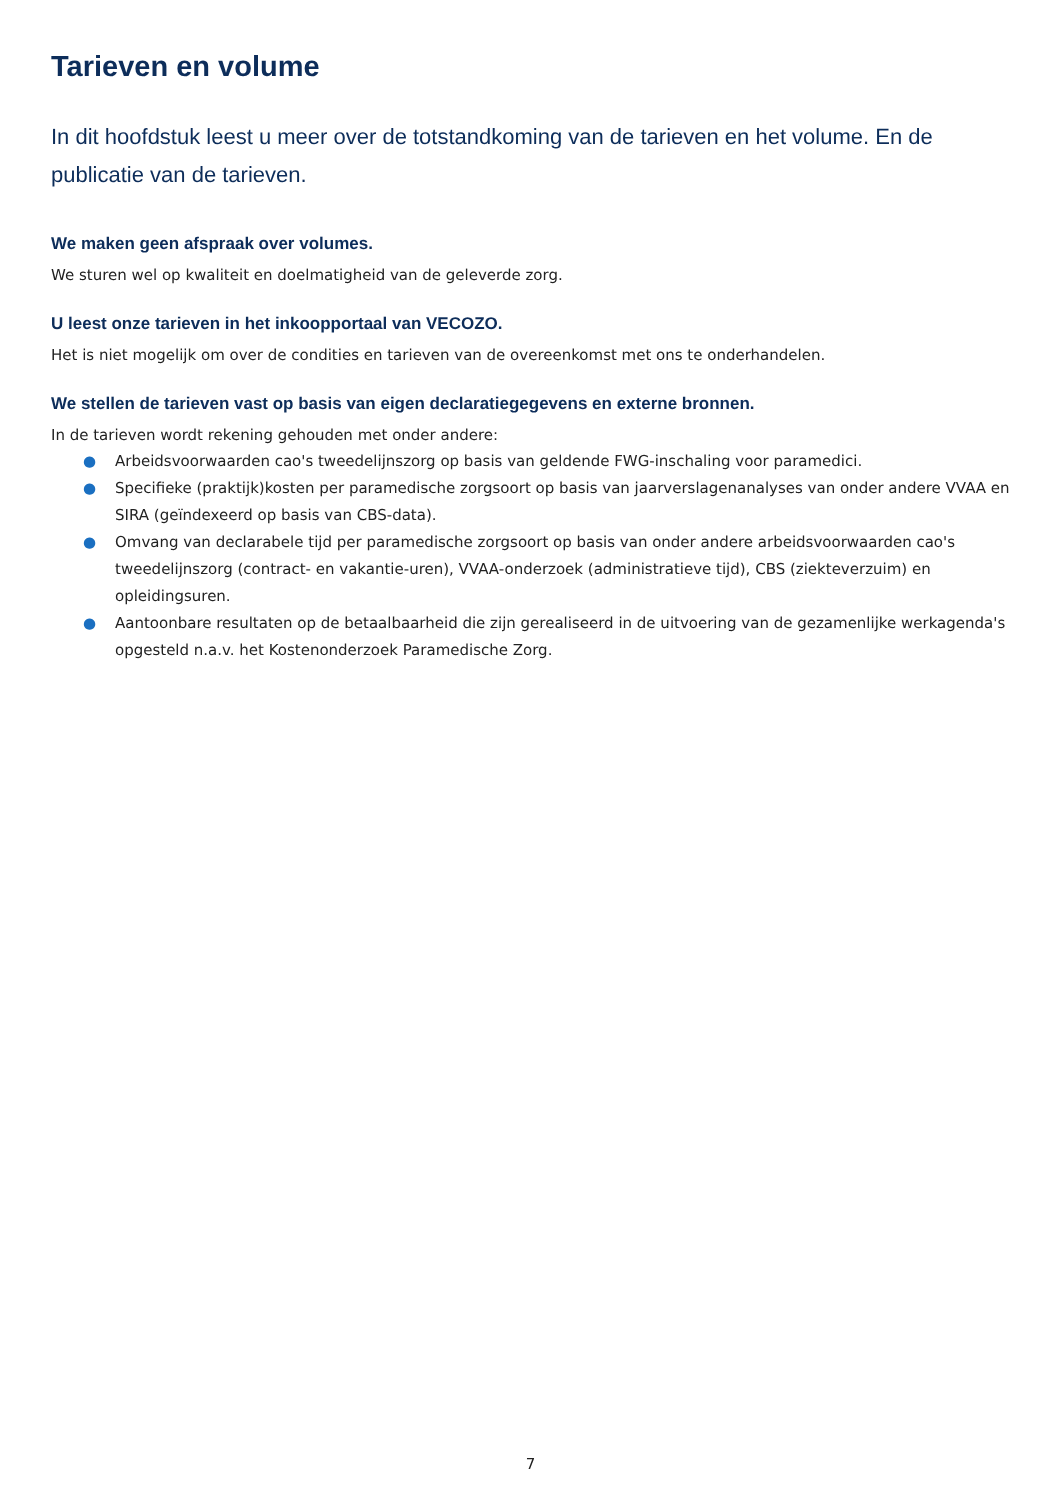Tarieven en volume
In dit hoofdstuk leest u meer over de totstandkoming van de tarieven en het volume. En de publicatie van de tarieven.
We maken geen afspraak over volumes.
We sturen wel op kwaliteit en doelmatigheid van de geleverde zorg.
U leest onze tarieven in het inkoopportaal van VECOZO.
Het is niet mogelijk om over de condities en tarieven van de overeenkomst met ons te onderhandelen.
We stellen de tarieven vast op basis van eigen declaratiegegevens en externe bronnen.
In de tarieven wordt rekening gehouden met onder andere:
● Arbeidsvoorwaarden cao's tweedelijnszorg op basis van geldende FWG-inschaling voor paramedici.
● Specifieke (praktijk)kosten per paramedische zorgsoort op basis van jaarverslagenanalyses van onder andere VVAA en SIRA (geïndexeerd op basis van CBS-data).
● Omvang van declarabele tijd per paramedische zorgsoort op basis van onder andere arbeidsvoorwaarden cao's tweedelijnszorg (contract- en vakantie-uren), VVAA-onderzoek (administratieve tijd), CBS (ziekteverzuim) en opleidingsuren.
● Aantoonbare resultaten op de betaalbaarheid die zijn gerealiseerd in de uitvoering van de gezamenlijke werkagenda's opgesteld n.a.v. het Kostenonderzoek Paramedische Zorg.
7